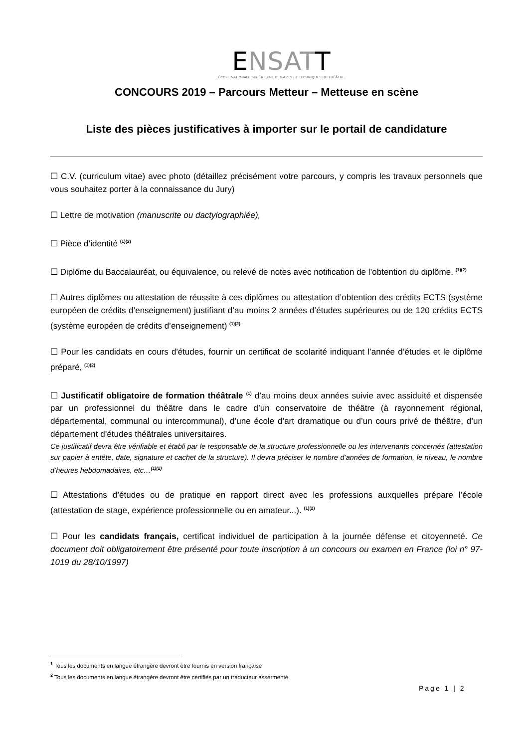ENSATT
ÉCOLE NATIONALE SUPÉRIEURE DES ARTS ET TECHNIQUES DU THÉÂTRE
CONCOURS 2019 – Parcours Metteur – Metteuse en scène
Liste des pièces justificatives à importer sur le portail de candidature
☐ C.V. (curriculum vitae) avec photo (détaillez précisément votre parcours, y compris les travaux personnels que vous souhaitez porter à la connaissance du Jury)
☐ Lettre de motivation (manuscrite ou dactylographiée),
☐ Pièce d’identité <sup>(1)(2)</sup>
☐ Diplôme du Baccalauréat, ou équivalence, ou relevé de notes avec notification de l’obtention du diplôme. <sup>(1)(2)</sup>
☐ Autres diplômes ou attestation de réussite à ces diplômes ou attestation d’obtention des crédits ECTS (système européen de crédits d’enseignement) justifiant d’au moins 2 années d’études supérieures ou de 120 crédits ECTS (système européen de crédits d’enseignement) <sup>(1)(2)</sup>
☐ Pour les candidats en cours d'études, fournir un certificat de scolarité indiquant l’année d’études et le diplôme préparé, <sup>(1)(2)</sup>
☐ Justificatif obligatoire de formation théâtrale <sup>(1)</sup> d’au moins deux années suivie avec assiduité et dispensée par un professionnel du théâtre dans le cadre d’un conservatoire de théâtre (à rayonnement régional, départemental, communal ou intercommunal), d’une école d’art dramatique ou d’un cours privé de théâtre, d’un département d’études théâtrales universitaires.
Ce justificatif devra être vérifiable et établi par le responsable de la structure professionnelle ou les intervenants concernés (attestation sur papier à entête, date, signature et cachet de la structure). Il devra préciser le nombre d’années de formation, le niveau, le nombre d’heures hebdomadaires, etc…<sup>(1)(2)</sup>
☐ Attestations d’études ou de pratique en rapport direct avec les professions auxquelles prépare l’école (attestation de stage, expérience professionnelle ou en amateur...). <sup>(1)(2)</sup>
☐ Pour les candidats français, certificat individuel de participation à la journée défense et citoyenneté. Ce document doit obligatoirement être présenté pour toute inscription à un concours ou examen en France (loi n° 97-1019 du 28/10/1997)
<sup>1</sup> Tous les documents en langue étrangère devront être fournis en version française
<sup>2</sup> Tous les documents en langue étrangère devront être certifiés par un traducteur assermenté
Page 1 | 2